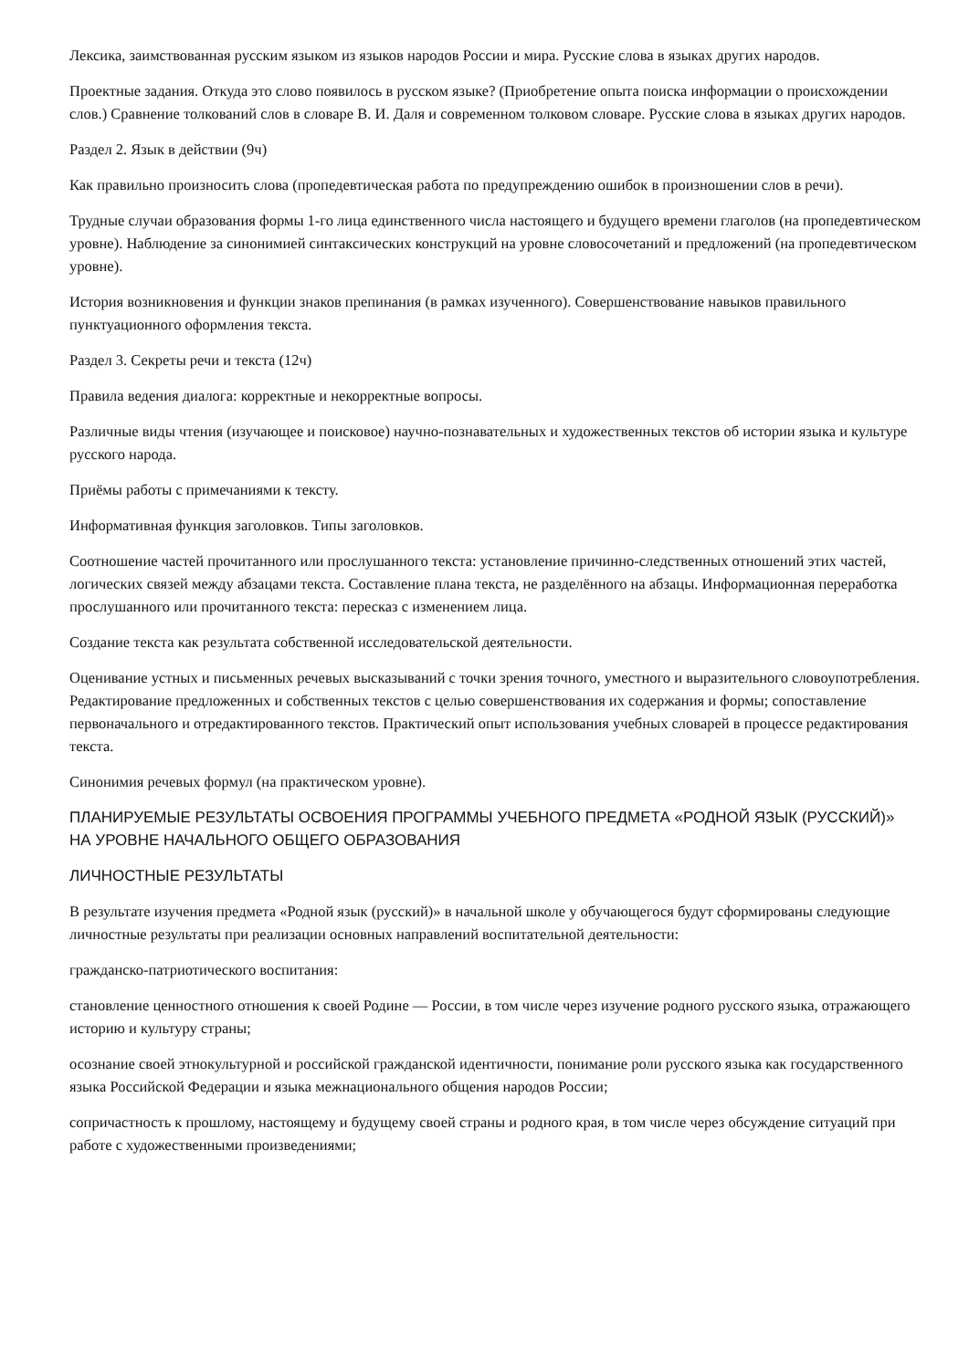Лексика, заимствованная русским языком из языков народов России и мира. Русские слова в языках других народов.
Проектные задания. Откуда это слово появилось в русском языке? (Приобретение опыта поиска информации о происхождении слов.) Сравнение толкований слов в словаре В. И. Даля и современном толковом словаре. Русские слова в языках других народов.
Раздел 2. Язык в действии (9ч)
Как правильно произносить слова (пропедевтическая работа по предупреждению ошибок в произношении слов в речи).
Трудные случаи образования формы 1-го лица единственного числа настоящего и будущего времени глаголов (на пропедевтическом уровне). Наблюдение за синонимией синтаксических конструкций на уровне словосочетаний и предложений (на пропедевтическом уровне).
История возникновения и функции знаков препинания (в рамках изученного). Совершенствование навыков правильного пунктуационного оформления текста.
Раздел 3. Секреты речи и текста (12ч)
Правила ведения диалога: корректные и некорректные вопросы.
Различные виды чтения (изучающее и поисковое) научно-познавательных и художественных текстов об истории языка и культуре русского народа.
Приёмы работы с примечаниями к тексту.
Информативная функция заголовков. Типы заголовков.
Соотношение частей прочитанного или прослушанного текста: установление причинно-следственных отношений этих частей, логических связей между абзацами текста. Составление плана текста, не разделённого на абзацы. Информационная переработка прослушанного или прочитанного текста: пересказ с изменением лица.
Создание текста как результата собственной исследовательской деятельности.
Оценивание устных и письменных речевых высказываний с точки зрения точного, уместного и выразительного словоупотребления. Редактирование предложенных и собственных текстов с целью совершенствования их содержания и формы; сопоставление первоначального и отредактированного текстов. Практический опыт использования учебных словарей в процессе редактирования текста.
Синонимия речевых формул (на практическом уровне).
ПЛАНИРУЕМЫЕ РЕЗУЛЬТАТЫ ОСВОЕНИЯ ПРОГРАММЫ УЧЕБНОГО ПРЕДМЕТА «РОДНОЙ ЯЗЫК (РУССКИЙ)»
НА УРОВНЕ НАЧАЛЬНОГО ОБЩЕГО ОБРАЗОВАНИЯ
ЛИЧНОСТНЫЕ РЕЗУЛЬТАТЫ
В результате изучения предмета «Родной язык (русский)» в начальной школе у обучающегося будут сформированы следующие личностные результаты при реализации основных направлений воспитательной деятельности:
гражданско-патриотического воспитания:
становление ценностного отношения к своей Родине — России, в том числе через изучение родного русского языка, отражающего историю и культуру страны;
осознание своей этнокультурной и российской гражданской идентичности, понимание роли русского языка как государственного языка Российской Федерации и языка межнационального общения народов России;
сопричастность к прошлому, настоящему и будущему своей страны и родного края, в том числе через обсуждение ситуаций при работе с художественными произведениями;